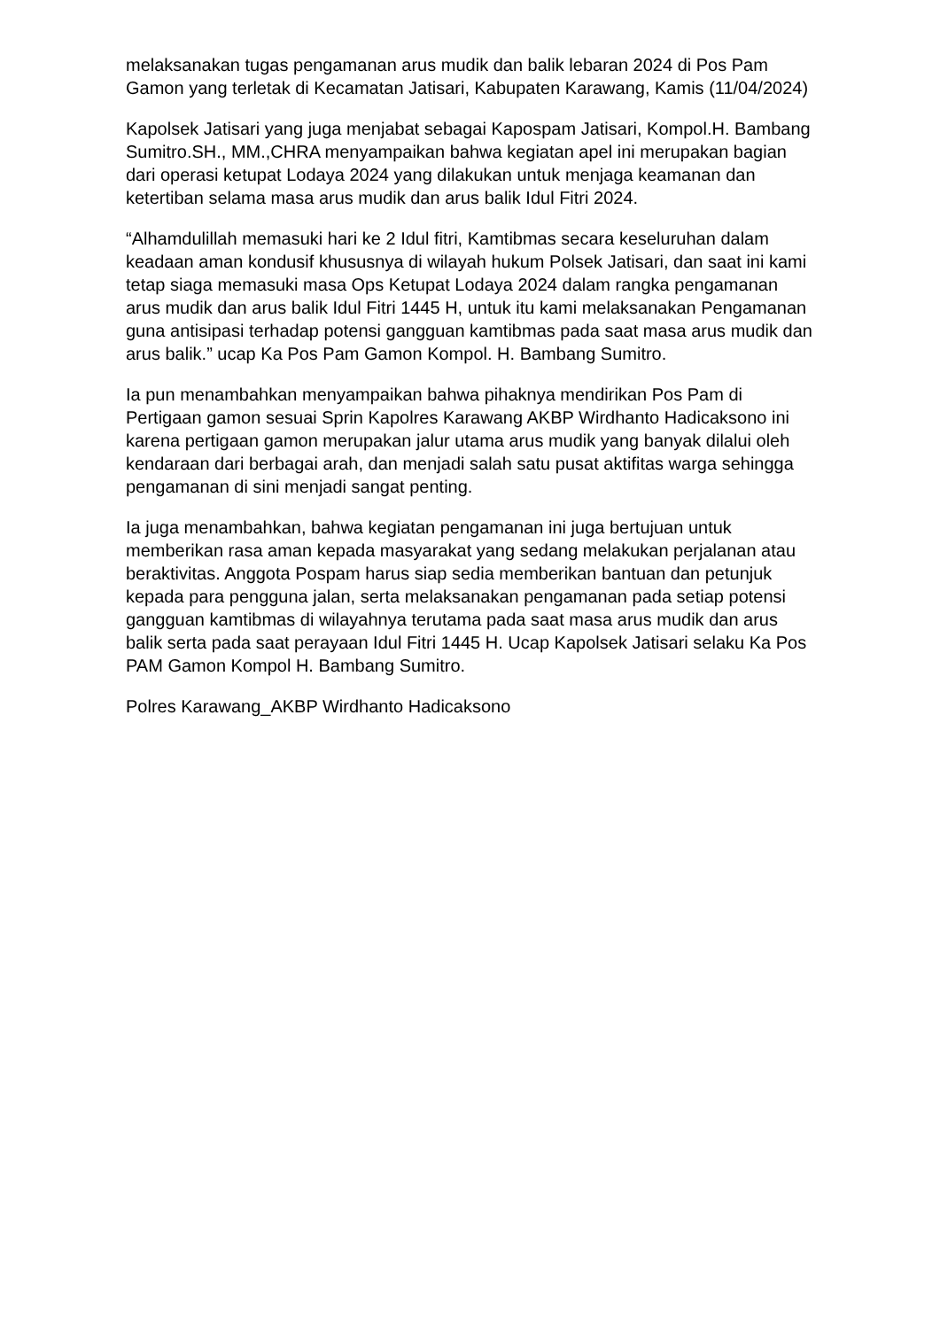melaksanakan tugas pengamanan arus mudik dan balik lebaran 2024 di Pos Pam Gamon yang terletak di Kecamatan Jatisari, Kabupaten Karawang, Kamis (11/04/2024)
Kapolsek Jatisari yang juga menjabat sebagai Kapospam Jatisari, Kompol.H. Bambang Sumitro.SH., MM.,CHRA menyampaikan bahwa kegiatan apel ini merupakan bagian dari operasi ketupat Lodaya 2024 yang dilakukan untuk menjaga keamanan dan ketertiban selama masa arus mudik dan arus balik Idul Fitri 2024.
“Alhamdulillah memasuki hari ke 2 Idul fitri, Kamtibmas secara keseluruhan dalam keadaan aman kondusif khususnya di wilayah hukum Polsek Jatisari, dan saat ini kami tetap siaga memasuki masa Ops Ketupat Lodaya 2024 dalam rangka pengamanan arus mudik dan arus balik Idul Fitri 1445 H, untuk itu kami melaksanakan Pengamanan guna antisipasi terhadap potensi gangguan kamtibmas pada saat masa arus mudik dan arus balik.” ucap Ka Pos Pam Gamon Kompol. H. Bambang Sumitro.
Ia pun menambahkan menyampaikan bahwa pihaknya mendirikan Pos Pam di Pertigaan gamon sesuai Sprin Kapolres Karawang AKBP Wirdhanto Hadicaksono ini karena pertigaan gamon merupakan jalur utama arus mudik yang banyak dilalui oleh kendaraan dari berbagai arah, dan menjadi salah satu pusat aktifitas warga sehingga pengamanan di sini menjadi sangat penting.
Ia juga menambahkan, bahwa kegiatan pengamanan ini juga bertujuan untuk memberikan rasa aman kepada masyarakat yang sedang melakukan perjalanan atau beraktivitas. Anggota Pospam harus siap sedia memberikan bantuan dan petunjuk kepada para pengguna jalan, serta melaksanakan pengamanan pada setiap potensi gangguan kamtibmas di wilayahnya terutama pada saat masa arus mudik dan arus balik serta pada saat perayaan Idul Fitri 1445 H. Ucap Kapolsek Jatisari selaku Ka Pos PAM Gamon Kompol H. Bambang Sumitro.
Polres Karawang_AKBP Wirdhanto Hadicaksono